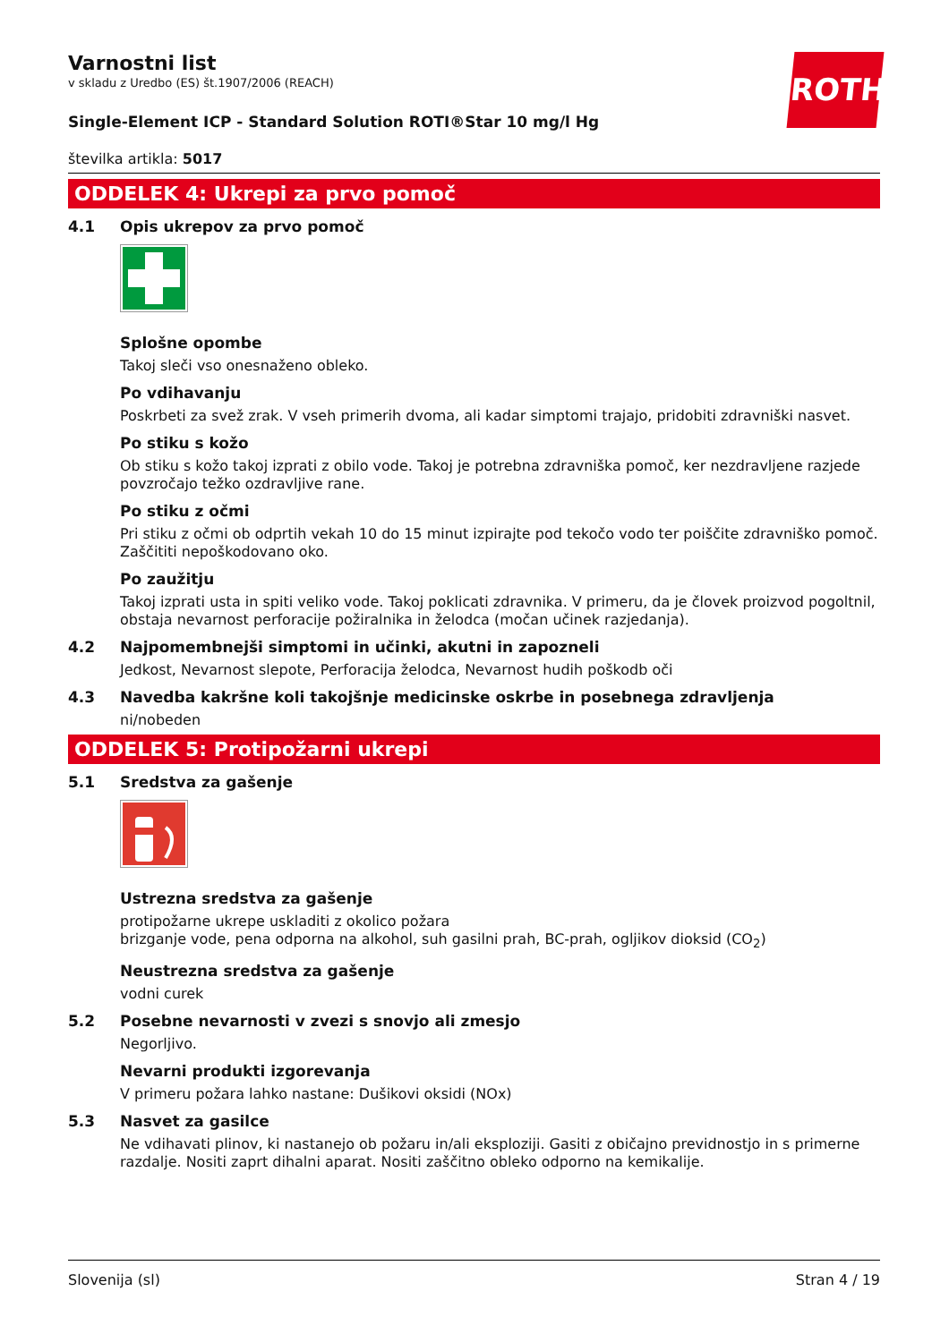ROTH
Varnostni list
v skladu z Uredbo (ES) št.1907/2006 (REACH)
Single-Element ICP - Standard Solution ROTI®Star 10 mg/l Hg
številka artikla: 5017
ODDELEK 4: Ukrepi za prvo pomoč
4.1 Opis ukrepov za prvo pomoč
Splošne opombe
Takoj sleči vso onesnaženo obleko.
Po vdihavanju
Poskrbeti za svež zrak. V vseh primerih dvoma, ali kadar simptomi trajajo, pridobiti zdravniški nasvet.
Po stiku s kožo
Ob stiku s kožo takoj izprati z obilo vode. Takoj je potrebna zdravniška pomoč, ker nezdravljene razjede povzročajo težko ozdravljive rane.
Po stiku z očmi
Pri stiku z očmi ob odprtih vekah 10 do 15 minut izpirajte pod tekočo vodo ter poiščite zdravniško pomoč. Zaščititi nepoškodovano oko.
Po zaužitju
Takoj izprati usta in spiti veliko vode. Takoj poklicati zdravnika. V primeru, da je človek proizvod pogoltnil, obstaja nevarnost perforacije požiralnika in želodca (močan učinek razjedanja).
4.2 Najpomembnejši simptomi in učinki, akutni in zapozneli
Jedkost, Nevarnost slepote, Perforacija želodca, Nevarnost hudih poškodb oči
4.3 Navedba kakršne koli takojšnje medicinske oskrbe in posebnega zdravljenja
ni/nobeden
ODDELEK 5: Protipožarni ukrepi
5.1 Sredstva za gašenje
Ustrezna sredstva za gašenje
protipožarne ukrepe uskladiti z okolico požara
brizganje vode, pena odporna na alkohol, suh gasilni prah, BC-prah, ogljikov dioksid (CO<sub>2</sub>)
Neustrezna sredstva za gašenje
vodni curek
5.2 Posebne nevarnosti v zvezi s snovjo ali zmesjo
Negorljivo.
Nevarni produkti izgorevanja
V primeru požara lahko nastane: Dušikovi oksidi (NOx)
5.3 Nasvet za gasilce
Ne vdihavati plinov, ki nastanejo ob požaru in/ali eksploziji. Gasiti z običajno previdnostjo in s primerne razdalje. Nositi zaprt dihalni aparat. Nositi zaščitno obleko odporno na kemikalije.
Slovenija (sl) Stran 4 / 19